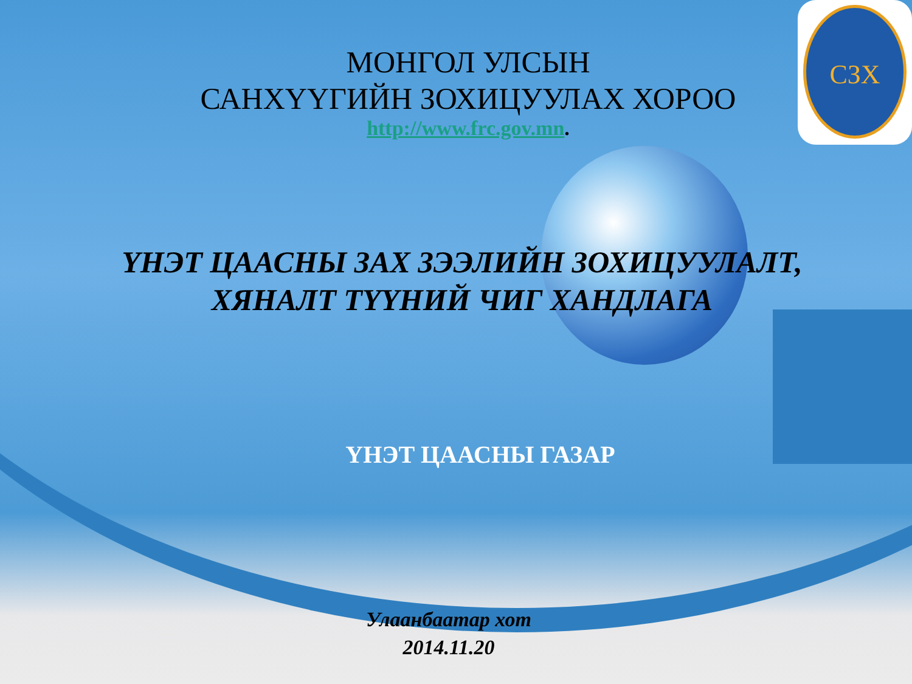СЗХ
МОНГОЛ УЛСЫН
САНХҮҮГИЙН ЗОХИЦУУЛАХ ХОРОО
http://www.frc.gov.mn.
ҮНЭТ ЦААСНЫ ЗАХ ЗЭЭЛИЙН ЗОХИЦУУЛАЛТ,
ХЯНАЛТ ТҮҮНИЙ ЧИГ ХАНДЛАГА
ҮНЭТ ЦААСНЫ ГАЗАР
Улаанбаатар хот
2014.11.20